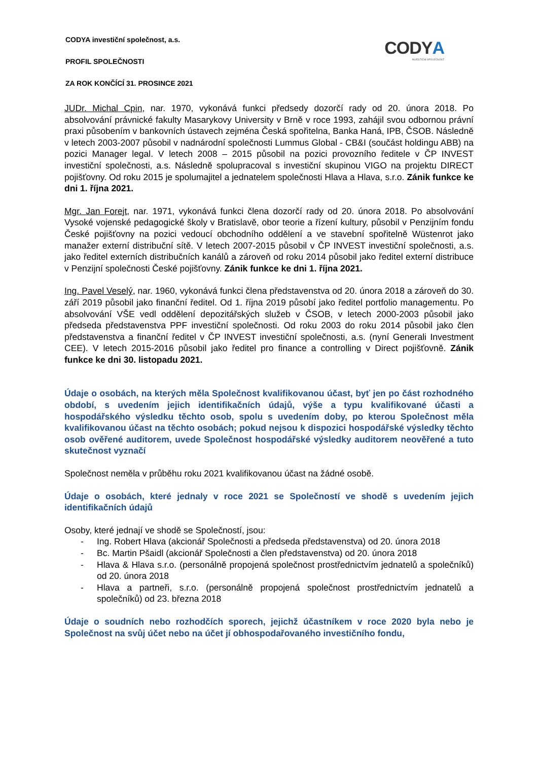CODYA
INVESTIČNÍ SPOLEČNOST
CODYA investiční společnost, a.s.
PROFIL SPOLEČNOSTI
ZA ROK KONČÍCÍ 31. PROSINCE 2021
JUDr. Michal Cpin, nar. 1970, vykonává funkci předsedy dozorčí rady od 20. února 2018. Po absolvování právnické fakulty Masarykovy University v Brně v roce 1993, zahájil svou odbornou právní praxi působením v bankovních ústavech zejména Česká spořitelna, Banka Haná, IPB, ČSOB. Následně v letech 2003-2007 působil v nadnárodní společnosti Lummus Global - CB&I (součást holdingu ABB) na pozici Manager legal. V letech 2008 – 2015 působil na pozici provozního ředitele v ČP INVEST investiční společnosti, a.s. Následně spolupracoval s investiční skupinou VIGO na projektu DIRECT pojišťovny. Od roku 2015 je spolumajitel a jednatelem společnosti Hlava a Hlava, s.r.o. Zánik funkce ke dni 1. října 2021.
Mgr. Jan Forejt, nar. 1971, vykonává funkci člena dozorčí rady od 20. února 2018. Po absolvování Vysoké vojenské pedagogické školy v Bratislavě, obor teorie a řízení kultury, působil v Penzijním fondu České pojišťovny na pozici vedoucí obchodního oddělení a ve stavební spořitelně Wüstenrot jako manažer externí distribuční sítě. V letech 2007-2015 působil v ČP INVEST investiční společnosti, a.s. jako ředitel externích distribučních kanálů a zároveň od roku 2014 působil jako ředitel externí distribuce v Penzijní společnosti České pojišťovny. Zánik funkce ke dni 1. října 2021.
Ing. Pavel Veselý, nar. 1960, vykonává funkci člena představenstva od 20. února 2018 a zároveň do 30. září 2019 působil jako finanční ředitel. Od 1. října 2019 působí jako ředitel portfolio managementu. Po absolvování VŠE vedl oddělení depozitářských služeb v ČSOB, v letech 2000-2003 působil jako předseda představenstva PPF investiční společnosti. Od roku 2003 do roku 2014 působil jako člen představenstva a finanční ředitel v ČP INVEST investiční společnosti, a.s. (nyní Generali Investment CEE). V letech 2015-2016 působil jako ředitel pro finance a controlling v Direct pojišťovně. Zánik funkce ke dni 30. listopadu 2021.
Údaje o osobách, na kterých měla Společnost kvalifikovanou účast, byť jen po část rozhodného období, s uvedením jejich identifikačních údajů, výše a typu kvalifikované účasti a hospodářského výsledku těchto osob, spolu s uvedením doby, po kterou Společnost měla kvalifikovanou účast na těchto osobách; pokud nejsou k dispozici hospodářské výsledky těchto osob ověřené auditorem, uvede Společnost hospodářské výsledky auditorem neověřené a tuto skutečnost vyznačí
Společnost neměla v průběhu roku 2021 kvalifikovanou účast na žádné osobě.
Údaje o osobách, které jednaly v roce 2021 se Společností ve shodě s uvedením jejich identifikačních údajů
Osoby, které jednají ve shodě se Společností, jsou:
- Ing. Robert Hlava (akcionář Společnosti a předseda představenstva) od 20. února 2018
- Bc. Martin Pšaidl (akcionář Společnosti a člen představenstva) od 20. února 2018
- Hlava & Hlava s.r.o. (personálně propojená společnost prostřednictvím jednatelů a společníků) od 20. února 2018
- Hlava a partneři, s.r.o. (personálně propojená společnost prostřednictvím jednatelů a společníků) od 23. března 2018
Údaje o soudních nebo rozhodčích sporech, jejichž účastníkem v roce 2020 byla nebo je Společnost na svůj účet nebo na účet jí obhospodařovaného investičního fondu,